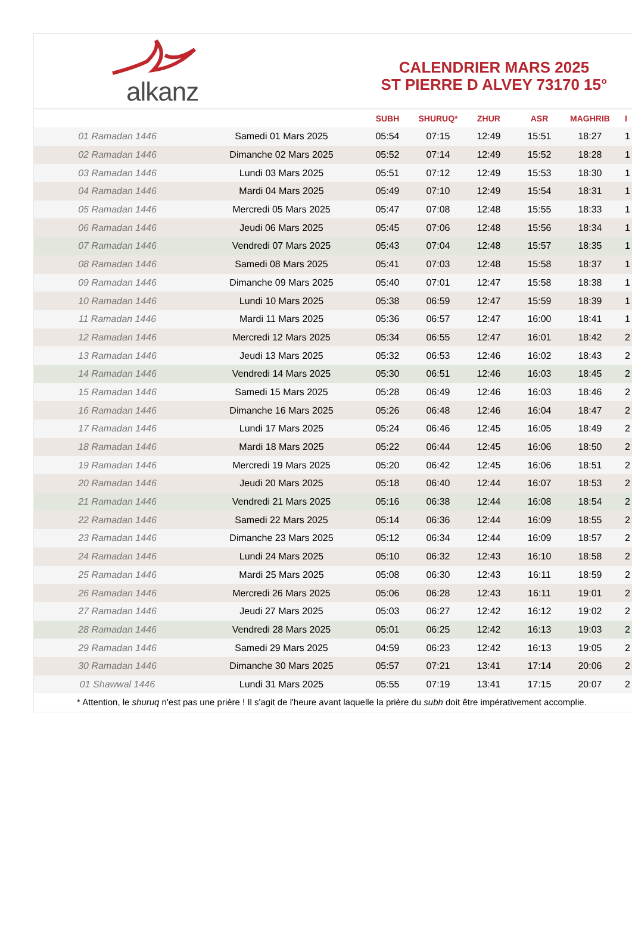alkanz
CALENDRIER MARS 2025
ST PIERRE D ALVEY 73170 15°
| | | SUBH | SHURUQ* | ZHUR | ASR | MAGHRIB | I |
| --- | --- | --- | --- | --- | --- | --- | --- |
| 01 Ramadan 1446 | Samedi 01 Mars 2025 | 05:54 | 07:15 | 12:49 | 15:51 | 18:27 | 1 |
| 02 Ramadan 1446 | Dimanche 02 Mars 2025 | 05:52 | 07:14 | 12:49 | 15:52 | 18:28 | 1 |
| 03 Ramadan 1446 | Lundi 03 Mars 2025 | 05:51 | 07:12 | 12:49 | 15:53 | 18:30 | 1 |
| 04 Ramadan 1446 | Mardi 04 Mars 2025 | 05:49 | 07:10 | 12:49 | 15:54 | 18:31 | 1 |
| 05 Ramadan 1446 | Mercredi 05 Mars 2025 | 05:47 | 07:08 | 12:48 | 15:55 | 18:33 | 1 |
| 06 Ramadan 1446 | Jeudi 06 Mars 2025 | 05:45 | 07:06 | 12:48 | 15:56 | 18:34 | 1 |
| 07 Ramadan 1446 | Vendredi 07 Mars 2025 | 05:43 | 07:04 | 12:48 | 15:57 | 18:35 | 1 |
| 08 Ramadan 1446 | Samedi 08 Mars 2025 | 05:41 | 07:03 | 12:48 | 15:58 | 18:37 | 1 |
| 09 Ramadan 1446 | Dimanche 09 Mars 2025 | 05:40 | 07:01 | 12:47 | 15:58 | 18:38 | 1 |
| 10 Ramadan 1446 | Lundi 10 Mars 2025 | 05:38 | 06:59 | 12:47 | 15:59 | 18:39 | 1 |
| 11 Ramadan 1446 | Mardi 11 Mars 2025 | 05:36 | 06:57 | 12:47 | 16:00 | 18:41 | 1 |
| 12 Ramadan 1446 | Mercredi 12 Mars 2025 | 05:34 | 06:55 | 12:47 | 16:01 | 18:42 | 2 |
| 13 Ramadan 1446 | Jeudi 13 Mars 2025 | 05:32 | 06:53 | 12:46 | 16:02 | 18:43 | 2 |
| 14 Ramadan 1446 | Vendredi 14 Mars 2025 | 05:30 | 06:51 | 12:46 | 16:03 | 18:45 | 2 |
| 15 Ramadan 1446 | Samedi 15 Mars 2025 | 05:28 | 06:49 | 12:46 | 16:03 | 18:46 | 2 |
| 16 Ramadan 1446 | Dimanche 16 Mars 2025 | 05:26 | 06:48 | 12:46 | 16:04 | 18:47 | 2 |
| 17 Ramadan 1446 | Lundi 17 Mars 2025 | 05:24 | 06:46 | 12:45 | 16:05 | 18:49 | 2 |
| 18 Ramadan 1446 | Mardi 18 Mars 2025 | 05:22 | 06:44 | 12:45 | 16:06 | 18:50 | 2 |
| 19 Ramadan 1446 | Mercredi 19 Mars 2025 | 05:20 | 06:42 | 12:45 | 16:06 | 18:51 | 2 |
| 20 Ramadan 1446 | Jeudi 20 Mars 2025 | 05:18 | 06:40 | 12:44 | 16:07 | 18:53 | 2 |
| 21 Ramadan 1446 | Vendredi 21 Mars 2025 | 05:16 | 06:38 | 12:44 | 16:08 | 18:54 | 2 |
| 22 Ramadan 1446 | Samedi 22 Mars 2025 | 05:14 | 06:36 | 12:44 | 16:09 | 18:55 | 2 |
| 23 Ramadan 1446 | Dimanche 23 Mars 2025 | 05:12 | 06:34 | 12:44 | 16:09 | 18:57 | 2 |
| 24 Ramadan 1446 | Lundi 24 Mars 2025 | 05:10 | 06:32 | 12:43 | 16:10 | 18:58 | 2 |
| 25 Ramadan 1446 | Mardi 25 Mars 2025 | 05:08 | 06:30 | 12:43 | 16:11 | 18:59 | 2 |
| 26 Ramadan 1446 | Mercredi 26 Mars 2025 | 05:06 | 06:28 | 12:43 | 16:11 | 19:01 | 2 |
| 27 Ramadan 1446 | Jeudi 27 Mars 2025 | 05:03 | 06:27 | 12:42 | 16:12 | 19:02 | 2 |
| 28 Ramadan 1446 | Vendredi 28 Mars 2025 | 05:01 | 06:25 | 12:42 | 16:13 | 19:03 | 2 |
| 29 Ramadan 1446 | Samedi 29 Mars 2025 | 04:59 | 06:23 | 12:42 | 16:13 | 19:05 | 2 |
| 30 Ramadan 1446 | Dimanche 30 Mars 2025 | 05:57 | 07:21 | 13:41 | 17:14 | 20:06 | 2 |
| 01 Shawwal 1446 | Lundi 31 Mars 2025 | 05:55 | 07:19 | 13:41 | 17:15 | 20:07 | 2 |
* Attention, le shuruq n'est pas une prière ! Il s'agit de l'heure avant laquelle la prière du subh doit être impérativement accomplie.